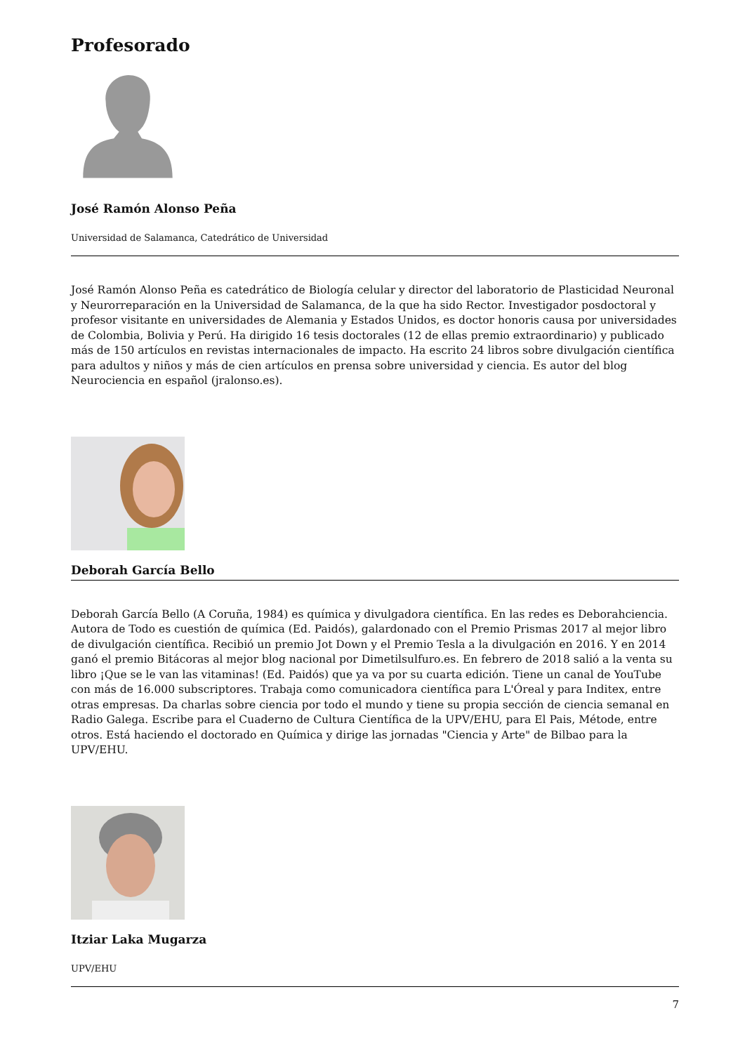Profesorado
José Ramón Alonso Peña
Universidad de Salamanca, Catedrático de Universidad
José Ramón Alonso Peña es catedrático de Biología celular y director del laboratorio de Plasticidad Neuronal y Neurorreparación en la Universidad de Salamanca, de la que ha sido Rector. Investigador posdoctoral y profesor visitante en universidades de Alemania y Estados Unidos, es doctor honoris causa por universidades de Colombia, Bolivia y Perú. Ha dirigido 16 tesis doctorales (12 de ellas premio extraordinario) y publicado más de 150 artículos en revistas internacionales de impacto. Ha escrito 24 libros sobre divulgación científica para adultos y niños y más de cien artículos en prensa sobre universidad y ciencia. Es autor del blog Neurociencia en español (jralonso.es).
Deborah García Bello
Deborah García Bello (A Coruña, 1984) es química y divulgadora científica. En las redes es Deborahciencia. Autora de Todo es cuestión de química (Ed. Paidós), galardonado con el Premio Prismas 2017 al mejor libro de divulgación científica. Recibió un premio Jot Down y el Premio Tesla a la divulgación en 2016. Y en 2014 ganó el premio Bitácoras al mejor blog nacional por Dimetilsulfuro.es. En febrero de 2018 salió a la venta su libro ¡Que se le van las vitaminas! (Ed. Paidós) que ya va por su cuarta edición. Tiene un canal de YouTube con más de 16.000 subscriptores. Trabaja como comunicadora científica para L'Óreal y para Inditex, entre otras empresas. Da charlas sobre ciencia por todo el mundo y tiene su propia sección de ciencia semanal en Radio Galega. Escribe para el Cuaderno de Cultura Científica de la UPV/EHU, para El Pais, Métode, entre otros. Está haciendo el doctorado en Química y dirige las jornadas "Ciencia y Arte" de Bilbao para la UPV/EHU.
Itziar Laka Mugarza
UPV/EHU
7